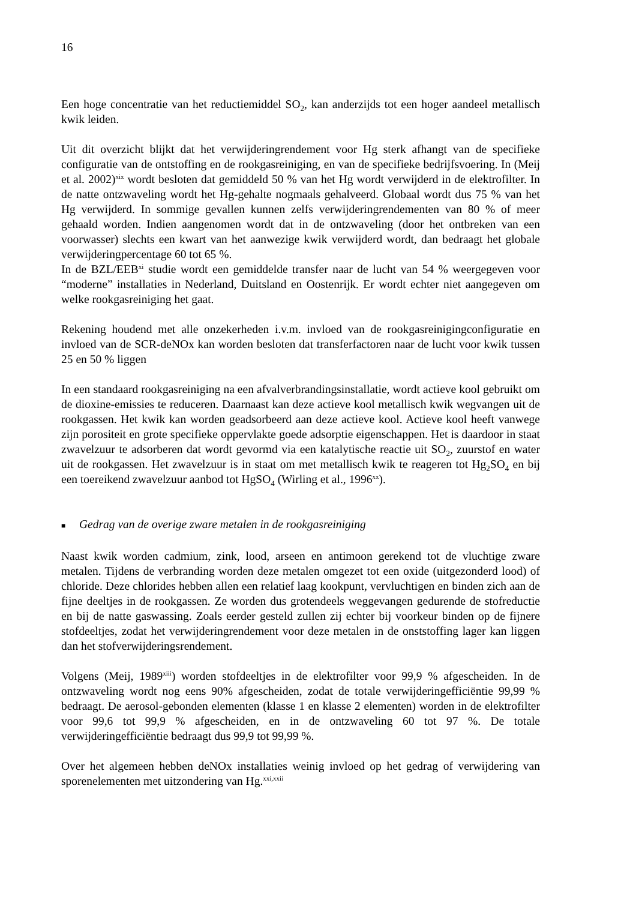16
Een hoge concentratie van het reductiemiddel SO<sub>2</sub>, kan anderzijds tot een hoger aandeel metallisch kwik leiden.
Uit dit overzicht blijkt dat het verwijderingrendement voor Hg sterk afhangt van de specifieke configuratie van de ontstoffing en de rookgasreiniging, en van de specifieke bedrijfsvoering. In (Meij et al. 2002)<sup>xix</sup> wordt besloten dat gemiddeld 50 % van het Hg wordt verwijderd in de elektrofilter. In de natte ontzwaveling wordt het Hg-gehalte nogmaals gehalveerd. Globaal wordt dus 75 % van het Hg verwijderd. In sommige gevallen kunnen zelfs verwijderingrendementen van 80 % of meer gehaald worden. Indien aangenomen wordt dat in de ontzwaveling (door het ontbreken van een voorwasser) slechts een kwart van het aanwezige kwik verwijderd wordt, dan bedraagt het globale verwijderingpercentage 60 tot 65 %.
In de BZL/EEB<sup>xi</sup> studie wordt een gemiddelde transfer naar de lucht van 54 % weergegeven voor “moderne” installaties in Nederland, Duitsland en Oostenrijk. Er wordt echter niet aangegeven om welke rookgasreiniging het gaat.
Rekening houdend met alle onzekerheden i.v.m. invloed van de rookgasreinigingconfiguratie en invloed van de SCR-deNOx kan worden besloten dat transferfactoren naar de lucht voor kwik tussen 25 en 50 % liggen
In een standaard rookgasreiniging na een afvalverbrandingsinstallatie, wordt actieve kool gebruikt om de dioxine-emissies te reduceren. Daarnaast kan deze actieve kool metallisch kwik wegvangen uit de rookgassen. Het kwik kan worden geadsorbeerd aan deze actieve kool. Actieve kool heeft vanwege zijn porositeit en grote specifieke oppervlakte goede adsorptie eigenschappen. Het is daardoor in staat zwavelzuur te adsorberen dat wordt gevormd via een katalytische reactie uit SO<sub>2</sub>, zuurstof en water uit de rookgassen. Het zwavelzuur is in staat om met metallisch kwik te reageren tot Hg<sub>2</sub>SO<sub>4</sub> en bij een toereikend zwavelzuur aanbod tot HgSO<sub>4</sub> (Wirling et al., 1996<sup>xx</sup>).
■ Gedrag van de overige zware metalen in de rookgasreiniging
Naast kwik worden cadmium, zink, lood, arseen en antimoon gerekend tot de vluchtige zware metalen. Tijdens de verbranding worden deze metalen omgezet tot een oxide (uitgezonderd lood) of chloride. Deze chlorides hebben allen een relatief laag kookpunt, vervluchtigen en binden zich aan de fijne deeltjes in de rookgassen. Ze worden dus grotendeels weggevangen gedurende de stofreductie en bij de natte gaswassing. Zoals eerder gesteld zullen zij echter bij voorkeur binden op de fijnere stofdeeltjes, zodat het verwijderingrendement voor deze metalen in de onststoffing lager kan liggen dan het stofverwijderingsrendement.
Volgens (Meij, 1989<sup>xiii</sup>) worden stofdeeltjes in de elektrofilter voor 99,9 % afgescheiden. In de ontzwaveling wordt nog eens 90% afgescheiden, zodat de totale verwijderingefficiëntie 99,99 % bedraagt. De aerosol-gebonden elementen (klasse 1 en klasse 2 elementen) worden in de elektrofilter voor 99,6 tot 99,9 % afgescheiden, en in de ontzwaveling 60 tot 97 %. De totale verwijderingefficiëntie bedraagt dus 99,9 tot 99,99 %.
Over het algemeen hebben deNOx installaties weinig invloed op het gedrag of verwijdering van sporenelementen met uitzondering van Hg.<sup>xxi,xxii</sup>